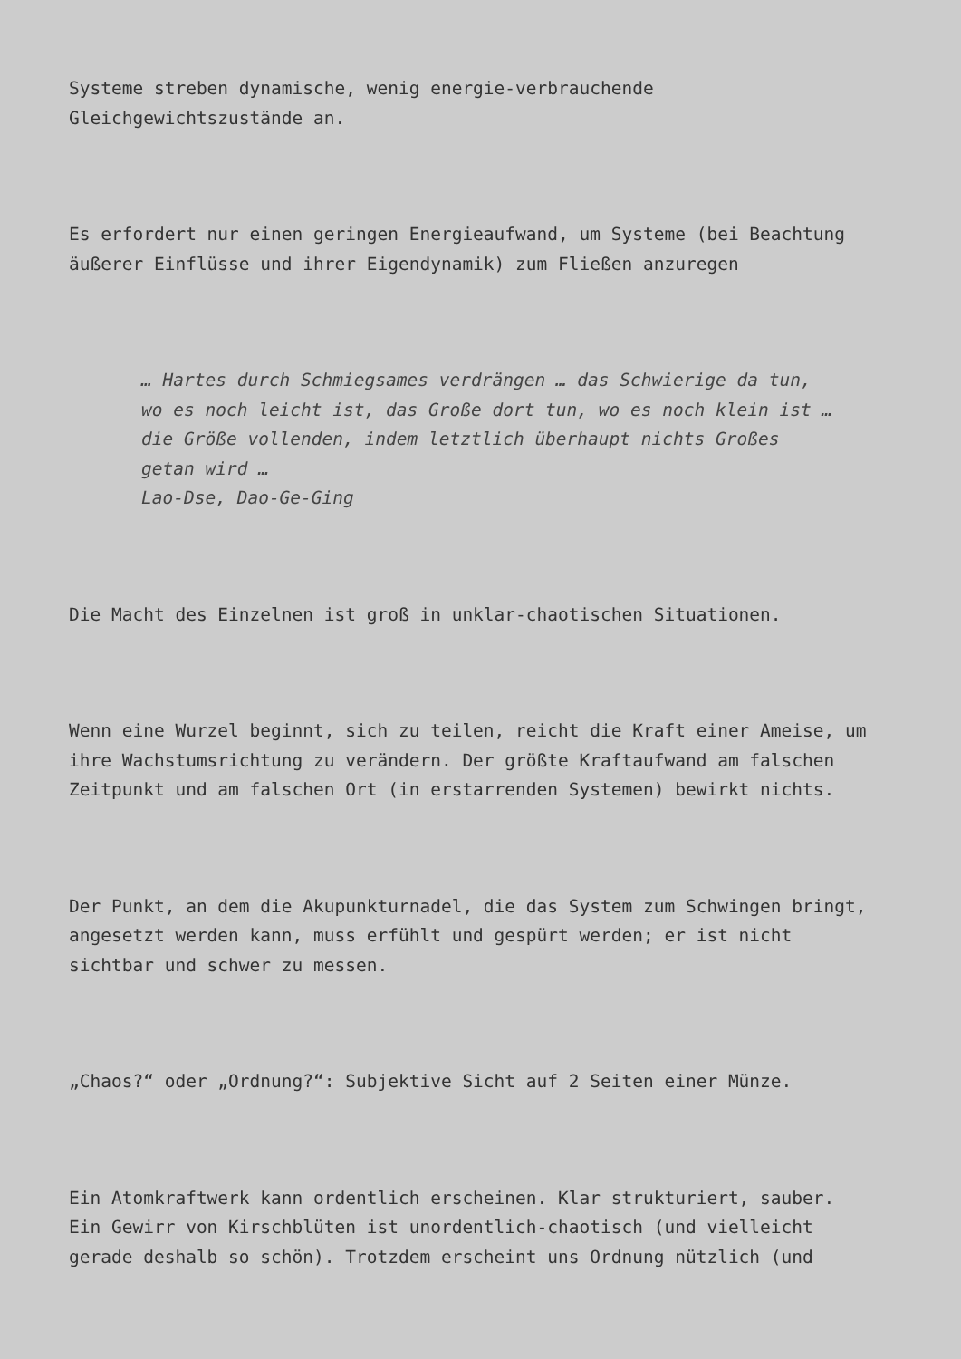Systeme streben dynamische, wenig energie-verbrauchende
Gleichgewichtszustände an.
Es erfordert nur einen geringen Energieaufwand, um Systeme (bei Beachtung
äußerer Einflüsse und ihrer Eigendynamik) zum Fließen anzuregen
… Hartes durch Schmiegsames verdrängen … das Schwierige da tun,
wo es noch leicht ist, das Große dort tun, wo es noch klein ist …
die Größe vollenden, indem letztlich überhaupt nichts Großes
getan wird …
Lao-Dse, Dao-Ge-Ging
Die Macht des Einzelnen ist groß in unklar-chaotischen Situationen.
Wenn eine Wurzel beginnt, sich zu teilen, reicht die Kraft einer Ameise, um
ihre Wachstumsrichtung zu verändern. Der größte Kraftaufwand am falschen
Zeitpunkt und am falschen Ort (in erstarrenden Systemen) bewirkt nichts.
Der Punkt, an dem die Akupunkturnadel, die das System zum Schwingen bringt,
angesetzt werden kann, muss erfühlt und gespürt werden; er ist nicht
sichtbar und schwer zu messen.
„Chaos?“ oder „Ordnung?“: Subjektive Sicht auf 2 Seiten einer Münze.
Ein Atomkraftwerk kann ordentlich erscheinen. Klar strukturiert, sauber.
Ein Gewirr von Kirschblüten ist unordentlich-chaotisch (und vielleicht
gerade deshalb so schön). Trotzdem erscheint uns Ordnung nützlich (und